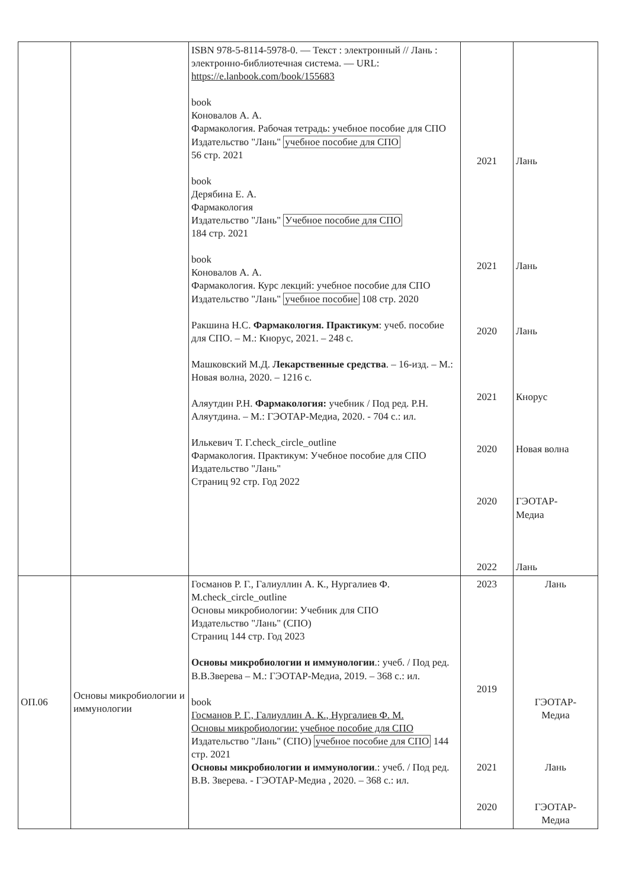| | | ISBN 978-5-8114-5978-0. — Текст : электронный // Лань : электронно-библиотечная система. — URL: https://e.lanbook.com/book/155683 book Коновалов А. А. Фармакология. Рабочая тетрадь: учебное пособие для СПО Издательство "Лань" учебное пособие для СПО 56 стр. 2021 book Дерябина Е. А. Фармакология Издательство "Лань" Учебное пособие для СПО 184 стр. 2021 book Коновалов А. А. Фармакология. Курс лекций: учебное пособие для СПО Издательство "Лань" учебное пособие 108 стр. 2020 Ракшина Н.С. Фармакология. Практикум : учеб. пособие для СПО. – М.: Кнорус, 2021. – 248 с. Машковский М.Д. Лекарственные средства . – 16-изд. – М.: Новая волна, 2020. – 1216 с. Аляутдин Р.Н. Фармакология: учебник / Под ред. Р.Н. Аляутдина. – М.: ГЭОТАР-Медиа, 2020. - 704 с.: ил. Илькевич Т. Г.check_circle_outline Фармакология. Практикум: Учебное пособие для СПО Издательство "Лань" Страниц 92 стр. Год 2022 | 2021 2021 2020 2021 2020 2020 2022 | Лань Лань Лань Кнорус Новая волна ГЭОТАР- Медиа Лань |
| ОП.06 | Основы микробиологии и иммунологии | Госманов Р. Г., Галиуллин А. К., Нургалиев Ф. М.check_circle_outline Основы микробиологии: Учебник для СПО Издательство "Лань" (СПО) Страниц 144 стр. Год 2023 Основы микробиологии и иммунологии .: учеб. / Под ред. В.В.Зверева – М.: ГЭОТАР-Медиа, 2019. – 368 с.: ил. book Госманов Р. Г., Галиуллин А. К., Нургалиев Ф. М. Основы микробиологии: учебное пособие для СПО Издательство "Лань" (СПО) учебное пособие для СПО 144 стр. 2021 Основы микробиологии и иммунологии .: учеб. / Под ред. В.В. Зверева. - ГЭОТАР-Медиа , 2020. – 368 с.: ил. | 2023 2019 2021 2020 | Лань ГЭОТАР- Медиа Лань ГЭОТАР- Медиа |